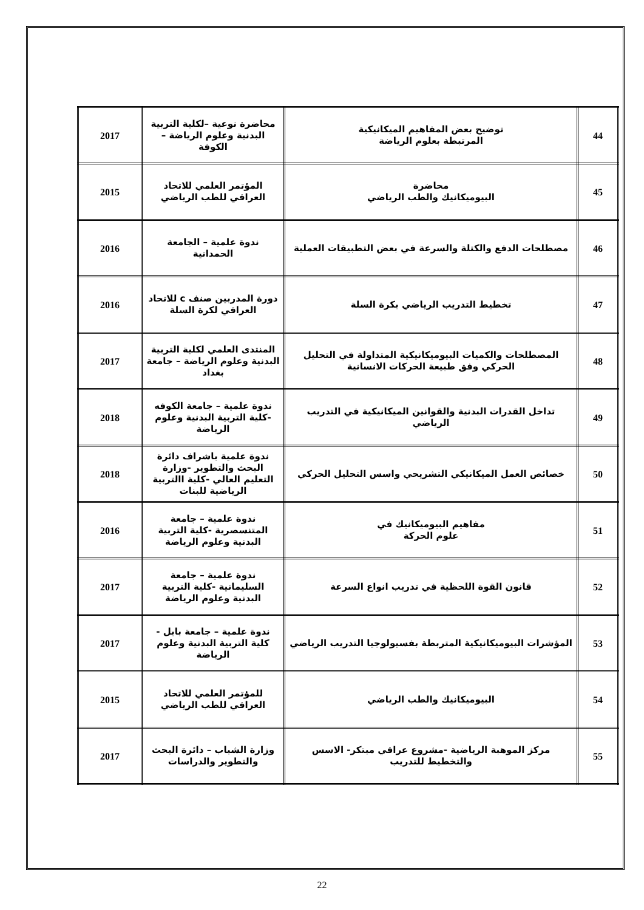| 44 | توضيح بعض المفاهيم الميكانيكية المرتبطة بعلوم الرياضة | محاضرة نوعية –لكلية التربية البدنية وعلوم الرياضة – الكوفة | 2017 |
| 45 | محاضرة البيوميكانيك والطب الرياضي | المؤتمر العلمي للاتحاد العراقي للطب الرياضي | 2015 |
| 46 | مصطلحات الدفع والكتلة والسرعة في بعض التطبيقات العملية | ندوة علمية – الجامعة الحمدانية | 2016 |
| 47 | تخطيط التدريب الرياضي بكرة السلة | دورة المدربين صنف c للاتحاد العراقي لكرة السلة | 2016 |
| 48 | المصطلحات والكميات البيوميكانيكية المتداولة في التحليل الحركي وفق طبيعة الحركات الانسانية | المنتدى العلمي لكلية التربية البدنية وعلوم الرياضة – جامعة بغداد | 2017 |
| 49 | تداخل القدرات البدنية والقوانين الميكانيكية في التدريب الرياضي | ندوة علمية – جامعة الكوفه -كلية التربية البدنية وعلوم الرياضة | 2018 |
| 50 | خصائص العمل الميكانيكي التشريحي واسس التحليل الحركي | ندوة علمية باشراف دائرة البحث والتطوير -وزارة التعليم العالي -كلية االتربية الرياضية للبنات | 2018 |
| 51 | مفاهيم البيوميكانيك في علوم الحركة | ندوة علمية – جامعة المتنسصرية -كلية التربية البدنية وعلوم الرياضة | 2016 |
| 52 | قانون القوة اللحظية في تدريب انواع السرعة | ندوة علمية – جامعة السليمانية -كلية التربية البدنية وعلوم الرياضة | 2017 |
| 53 | المؤشرات البيوميكانيكية المتربطة بفسيولوجيا التدريب الرياضي | ندوة علمية – جامعة بابل - كلية التربية البدنية وعلوم الرياضة | 2017 |
| 54 | البيوميكانيك والطب الرياضي | للمؤتمر العلمي للاتحاد العراقي للطب الرياضي | 2015 |
| 55 | مركز الموهبة الرياضية -مشروع عراقي مبتكر- الاسس والتخطيط للتدريب | وزارة الشباب – دائرة البحث والتطوير والدراسات | 2017 |
22